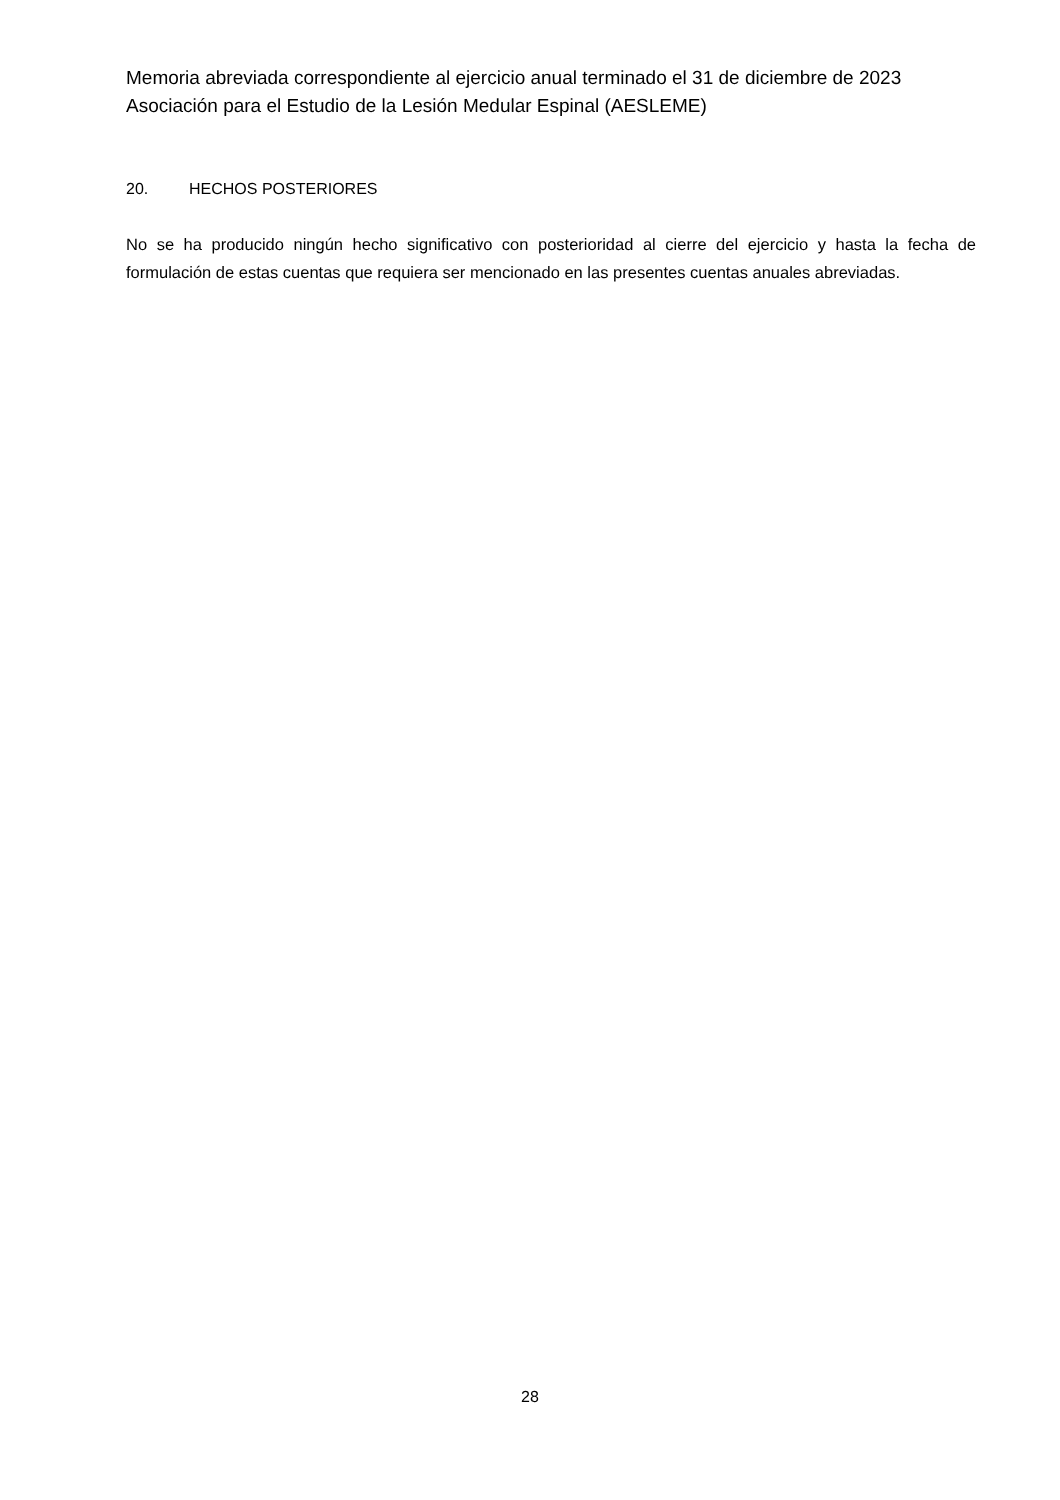Memoria abreviada correspondiente al ejercicio anual terminado el 31 de diciembre de 2023
Asociación para el Estudio de la Lesión Medular Espinal (AESLEME)
20. HECHOS POSTERIORES
No se ha producido ningún hecho significativo con posterioridad al cierre del ejercicio y hasta la fecha de formulación de estas cuentas que requiera ser mencionado en las presentes cuentas anuales abreviadas.
28